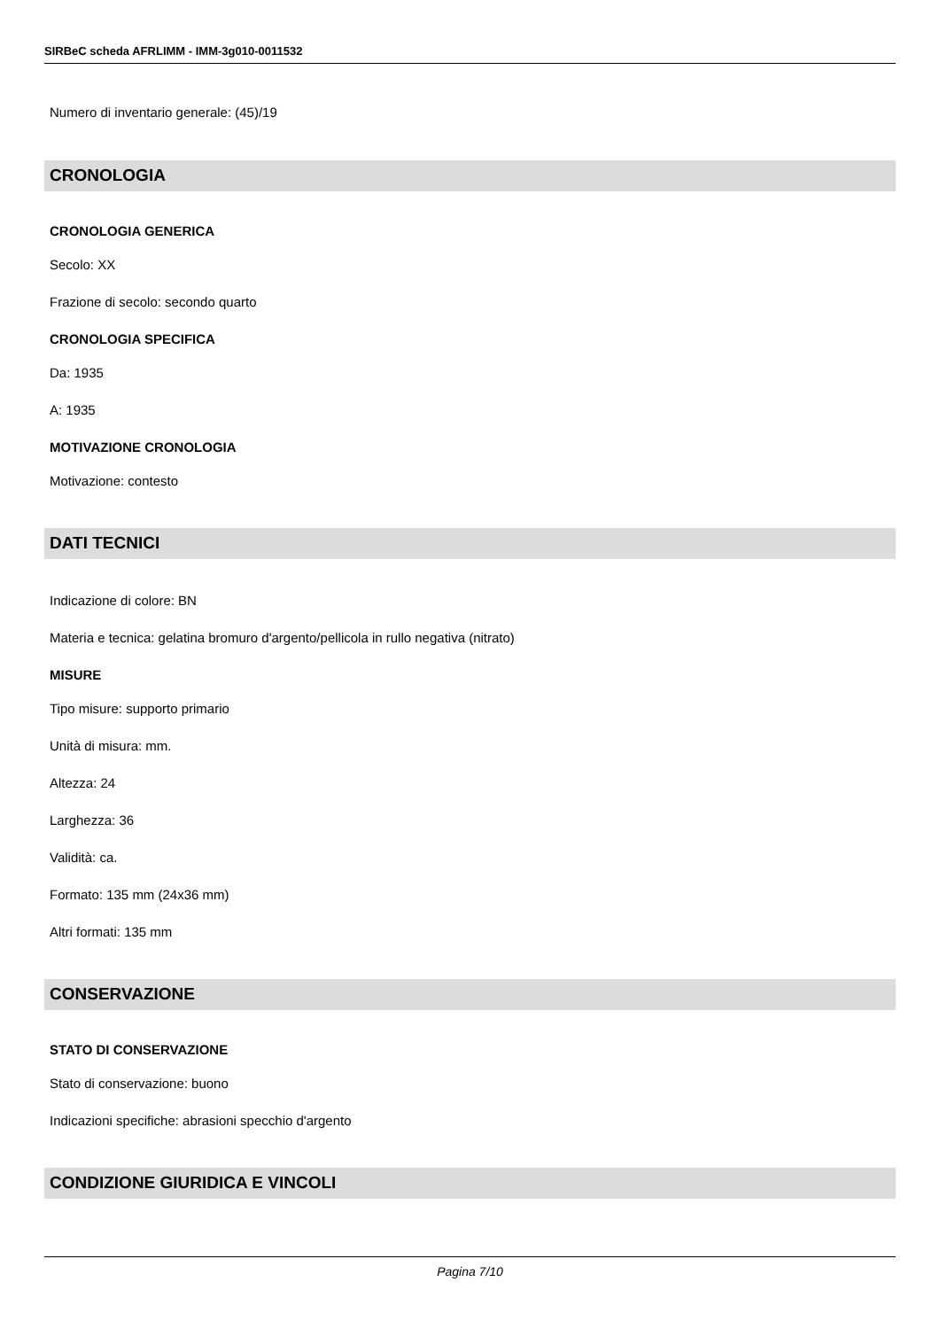SIRBeC scheda AFRLIMM - IMM-3g010-0011532
Numero di inventario generale: (45)/19
CRONOLOGIA
CRONOLOGIA GENERICA
Secolo: XX
Frazione di secolo: secondo quarto
CRONOLOGIA SPECIFICA
Da: 1935
A: 1935
MOTIVAZIONE CRONOLOGIA
Motivazione: contesto
DATI TECNICI
Indicazione di colore: BN
Materia e tecnica: gelatina bromuro d'argento/pellicola in rullo negativa (nitrato)
MISURE
Tipo misure: supporto primario
Unità di misura: mm.
Altezza: 24
Larghezza: 36
Validità: ca.
Formato: 135 mm (24x36 mm)
Altri formati: 135 mm
CONSERVAZIONE
STATO DI CONSERVAZIONE
Stato di conservazione: buono
Indicazioni specifiche: abrasioni specchio d'argento
CONDIZIONE GIURIDICA E VINCOLI
Pagina 7/10